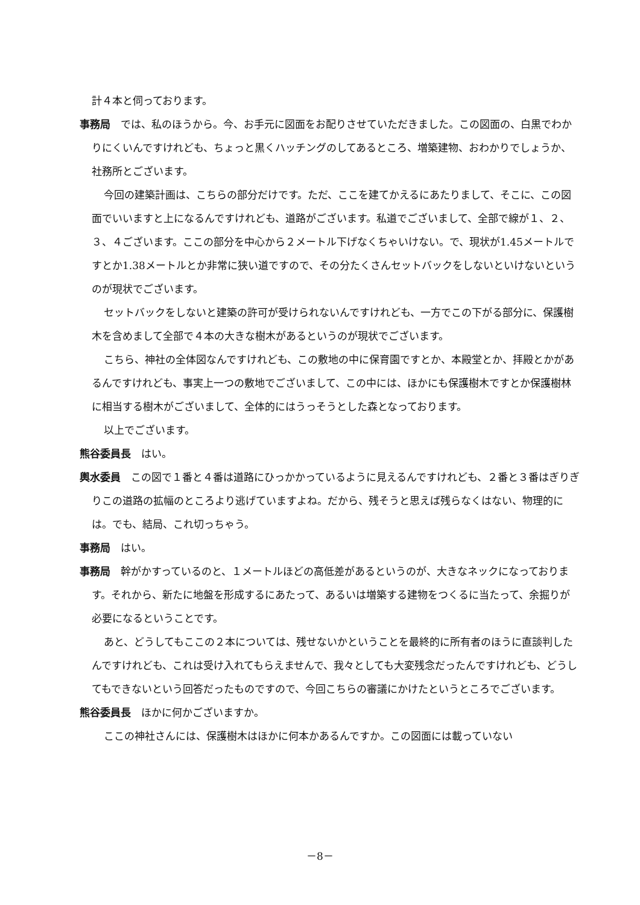計４本と伺っております。
事務局　では、私のほうから。今、お手元に図面をお配りさせていただきました。この図面の、白黒でわかりにくいんですけれども、ちょっと黒くハッチングのしてあるところ、増築建物、おわかりでしょうか、社務所とございます。
今回の建築計画は、こちらの部分だけです。ただ、ここを建てかえるにあたりまして、そこに、この図面でいいますと上になるんですけれども、道路がございます。私道でございまして、全部で線が１、２、３、４ございます。ここの部分を中心から２メートル下げなくちゃいけない。で、現状が1.45メートルですとか1.38メートルとか非常に狭い道ですので、その分たくさんセットバックをしないといけないというのが現状でございます。
セットバックをしないと建築の許可が受けられないんですけれども、一方でこの下がる部分に、保護樹木を含めまして全部で４本の大きな樹木があるというのが現状でございます。
こちら、神社の全体図なんですけれども、この敷地の中に保育園ですとか、本殿堂とか、拝殿とかがあるんですけれども、事実上一つの敷地でございまして、この中には、ほかにも保護樹木ですとか保護樹林に相当する樹木がございまして、全体的にはうっそうとした森となっております。
以上でございます。
熊谷委員長　はい。
輿水委員　この図で１番と４番は道路にひっかかっているように見えるんですけれども、２番と３番はぎりぎりこの道路の拡幅のところより逃げていますよね。だから、残そうと思えば残らなくはない、物理的には。でも、結局、これ切っちゃう。
事務局　はい。
事務局　幹がかすっているのと、１メートルほどの高低差があるというのが、大きなネックになっております。それから、新たに地盤を形成するにあたって、あるいは増築する建物をつくるに当たって、余掘りが必要になるということです。
あと、どうしてもここの２本については、残せないかということを最終的に所有者のほうに直談判したんですけれども、これは受け入れてもらえませんで、我々としても大変残念だったんですけれども、どうしてもできないという回答だったものですので、今回こちらの審議にかけたというところでございます。
熊谷委員長　ほかに何かございますか。
ここの神社さんには、保護樹木はほかに何本かあるんですか。この図面には載っていない
－8－